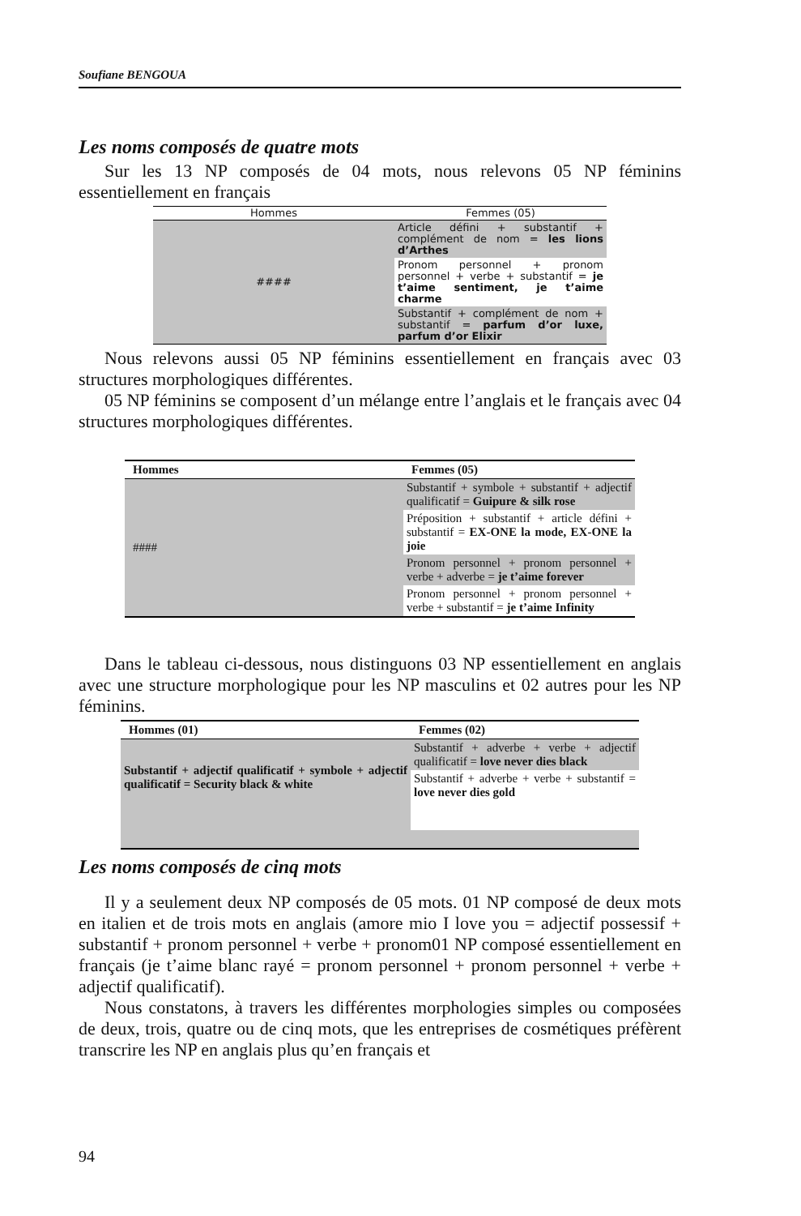Soufiane BENGOUA
Les noms composés de quatre mots
Sur les 13 NP composés de 04 mots, nous relevons 05 NP féminins essentiellement en français
| Hommes | Femmes (05) |
| --- | --- |
| #### | Article défini + substantif + complément de nom = les lions d’Arthes |
| | Pronom personnel + pronom personnel + verbe + substantif = je t’aime sentiment, je t’aime charme |
| | Substantif + complément de nom + substantif = parfum d’or luxe, parfum d’or Elixir |
Nous relevons aussi 05 NP féminins essentiellement en français avec 03 structures morphologiques différentes.
05 NP féminins se composent d’un mélange entre l’anglais et le français avec 04 structures morphologiques différentes.
| Hommes | Femmes (05) |
| --- | --- |
| #### | Substantif + symbole + substantif + adjectif qualificatif = Guipure & silk rose |
| | Préposition + substantif + article défini + substantif = EX-ONE la mode, EX-ONE la joie |
| | Pronom personnel + pronom personnel + verbe + adverbe = je t’aime forever |
| | Pronom personnel + pronom personnel + verbe + substantif = je t’aime Infinity |
Dans le tableau ci-dessous, nous distinguons 03 NP essentiellement en anglais avec une structure morphologique pour les NP masculins et 02 autres pour les NP féminins.
| Hommes (01) | Femmes (02) |
| --- | --- |
| Substantif + adjectif qualificatif + symbole + adjectif qualificatif = Security black & white | Substantif + adverbe + verbe + adjectif qualificatif = love never dies black |
| | Substantif + adverbe + verbe + substantif = love never dies gold |
Les noms composés de cinq mots
Il y a seulement deux NP composés de 05 mots. 01 NP composé de deux mots en italien et de trois mots en anglais (amore mio I love you = adjectif possessif + substantif + pronom personnel + verbe + pronom01 NP composé essentiellement en français (je t’aime blanc rayé = pronom personnel + pronom personnel + verbe + adjectif qualificatif).
Nous constatons, à travers les différentes morphologies simples ou composées de deux, trois, quatre ou de cinq mots, que les entreprises de cosmétiques préfèrent transcrire les NP en anglais plus qu’en français et
94